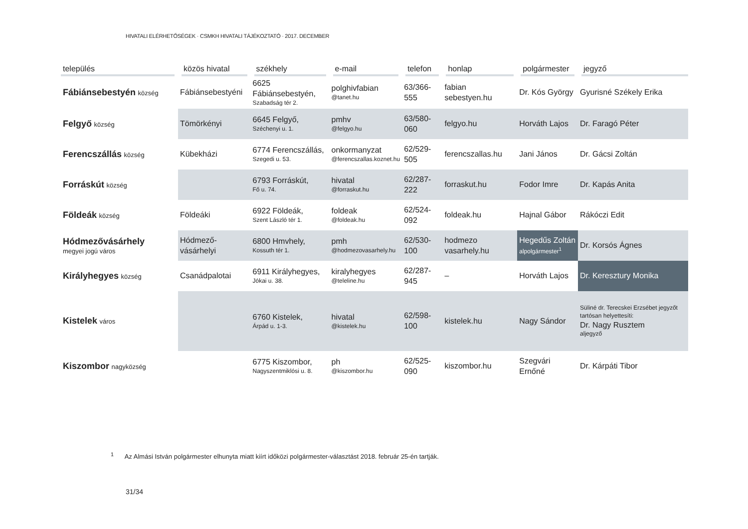HIVATALI ELÉRHETŐSÉGEK · CSMKH HIVATALI TÁJÉKOZTATÓ · 2017. DECEMBER
| település | közös hivatal | székhely | e-mail | telefon | honlap | polgármester | jegyző |
| --- | --- | --- | --- | --- | --- | --- | --- |
| Fábiánsebestyén község | Fábiánsebestyéni | 6625 Fábiánsebestyén, Szabadság tér 2. | polghivfabian @tanet.hu | 63/366-555 | fabian sebestyen.hu | Dr. Kós György | Gyurisné Székely Erika |
| Felgyő község | Tömörkényi | 6645 Felgyő, Széchenyi u. 1. | pmhv @felgyo.hu | 63/580-060 | felgyo.hu | Horváth Lajos | Dr. Faragó Péter |
| Ferencszállás község | Kübekházi | 6774 Ferencszállás, Szegedi u. 53. | onkormanyzat @ferencszallas.koznet.hu | 62/529-505 | ferencszallas.hu | Jani János | Dr. Gácsi Zoltán |
| Forráskút község | | 6793 Forráskút, Fő u. 74. | hivatal @forraskut.hu | 62/287-222 | forraskut.hu | Fodor Imre | Dr. Kapás Anita |
| Földeák község | Földeáki | 6922 Földeák, Szent László tér 1. | foldeak @foldeak.hu | 62/524-092 | foldeak.hu | Hajnal Gábor | Rákóczi Edit |
| Hódmezővásárhely megyei jogú város | Hódmező-vásárhelyi | 6800 Hmvhely, Kossuth tér 1. | pmh @hodmezovasarhely.hu | 62/530-100 | hodmezo vasarhely.hu | Hegedűs Zoltán alpolgármester<sup>1</sup> | Dr. Korsós Ágnes |
| Királyhegyes község | Csanádpalotai | 6911 Királyhegyes, Jókai u. 38. | kiralyhegyes @teleline.hu | 62/287-945 | – | Horváth Lajos | Dr. Keresztury Monika |
| Kistelek város | | 6760 Kistelek, Árpád u. 1-3. | hivatal @kistelek.hu | 62/598-100 | kistelek.hu | Nagy Sándor | Süliné dr. Terecskei Erzsébet jegyzőt tartósan helyettesíti: Dr. Nagy Rusztem aljegyző |
| Kiszombor nagyközség | | 6775 Kiszombor, Nagyszentmiklósi u. 8. | ph @kiszombor.hu | 62/525-090 | kiszombor.hu | Szegvári Ernőné | Dr. Kárpáti Tibor |
<sup>1</sup> Az Almási István polgármester elhunyta miatt kiírt időközi polgármester-választást 2018. február 25-én tartják.
31/34